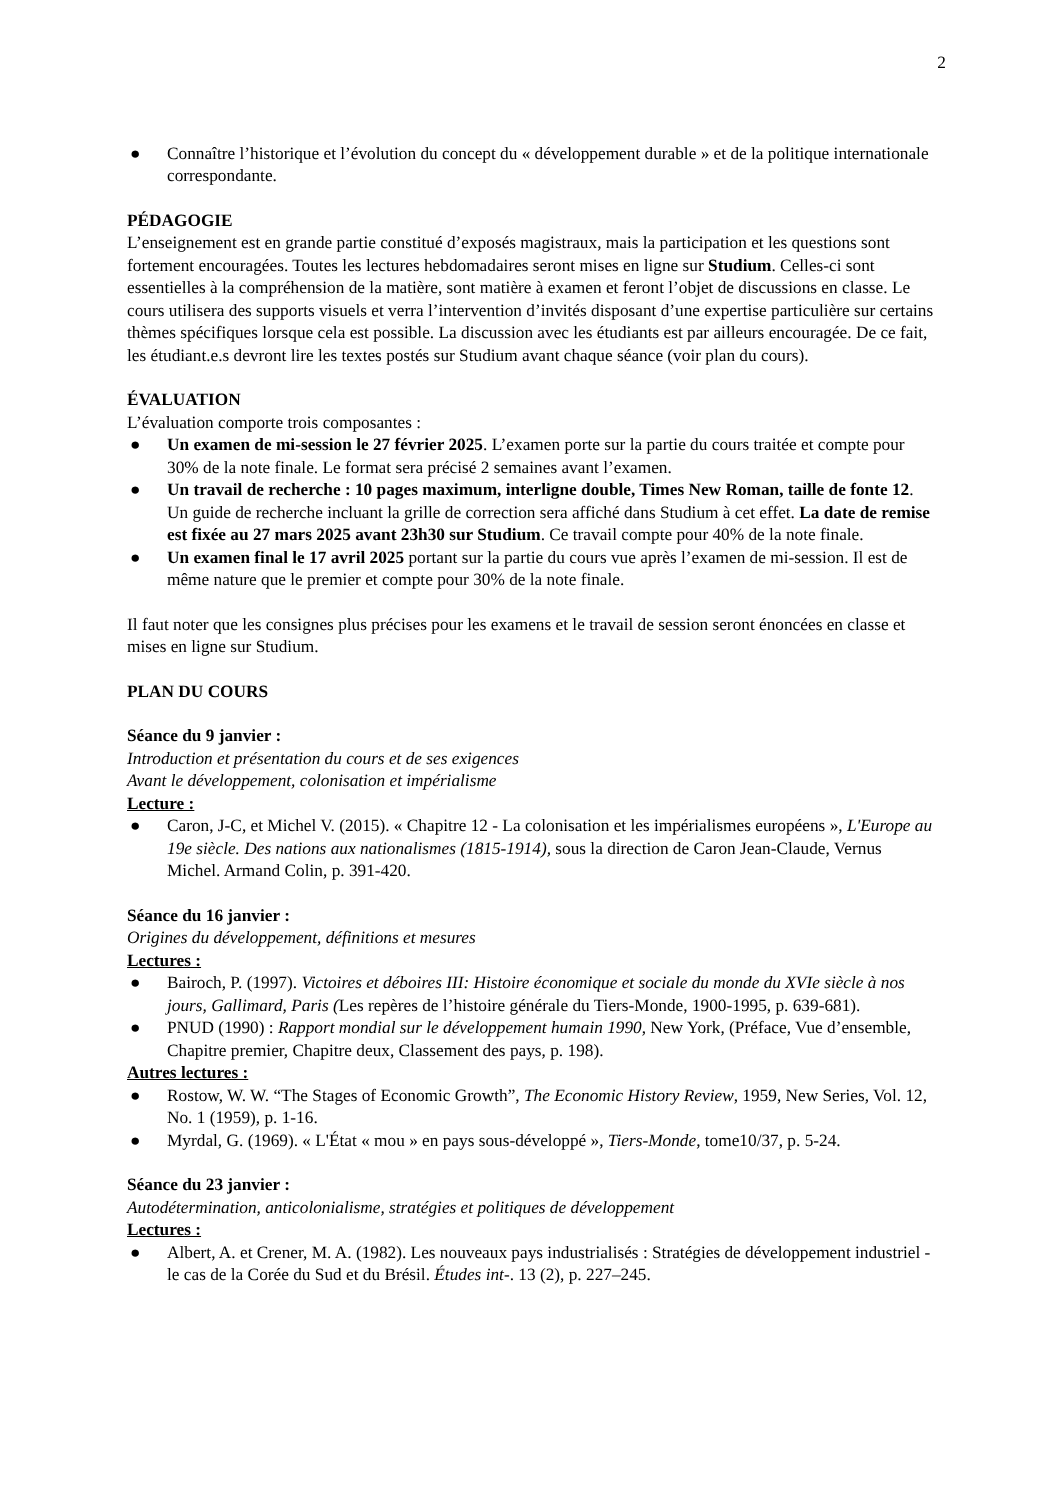2
● Connaître l’historique et l’évolution du concept du « développement durable » et de la politique internationale correspondante.
PÉDAGOGIE
L’enseignement est en grande partie constitué d’exposés magistraux, mais la participation et les questions sont fortement encouragées. Toutes les lectures hebdomadaires seront mises en ligne sur Studium. Celles-ci sont essentielles à la compréhension de la matière, sont matière à examen et feront l’objet de discussions en classe. Le cours utilisera des supports visuels et verra l’intervention d’invités disposant d’une expertise particulière sur certains thèmes spécifiques lorsque cela est possible. La discussion avec les étudiants est par ailleurs encouragée. De ce fait, les étudiant.e.s devront lire les textes postés sur Studium avant chaque séance (voir plan du cours).
ÉVALUATION
L’évaluation comporte trois composantes :
● Un examen de mi-session le 27 février 2025. L’examen porte sur la partie du cours traitée et compte pour 30% de la note finale. Le format sera précisé 2 semaines avant l’examen.
● Un travail de recherche : 10 pages maximum, interligne double, Times New Roman, taille de fonte 12. Un guide de recherche incluant la grille de correction sera affiché dans Studium à cet effet. La date de remise est fixée au 27 mars 2025 avant 23h30 sur Studium. Ce travail compte pour 40% de la note finale.
● Un examen final le 17 avril 2025 portant sur la partie du cours vue après l’examen de mi-session. Il est de même nature que le premier et compte pour 30% de la note finale.
Il faut noter que les consignes plus précises pour les examens et le travail de session seront énoncées en classe et mises en ligne sur Studium.
PLAN DU COURS
Séance du 9 janvier :
Introduction et présentation du cours et de ses exigences
Avant le développement, colonisation et impérialisme
Lecture :
● Caron, J-C, et Michel V. (2015). « Chapitre 12 - La colonisation et les impérialismes européens », L'Europe au 19e siècle. Des nations aux nationalismes (1815-1914), sous la direction de Caron Jean-Claude, Vernus Michel. Armand Colin, p. 391-420.
Séance du 16 janvier :
Origines du développement, définitions et mesures
Lectures :
● Bairoch, P. (1997). Victoires et déboires III: Histoire économique et sociale du monde du XVIe siècle à nos jours, Gallimard, Paris (Les repères de l’histoire générale du Tiers-Monde, 1900-1995, p. 639-681).
● PNUD (1990) : Rapport mondial sur le développement humain 1990, New York, (Préface, Vue d’ensemble, Chapitre premier, Chapitre deux, Classement des pays, p. 198).
Autres lectures :
● Rostow, W. W. “The Stages of Economic Growth”, The Economic History Review, 1959, New Series, Vol. 12, No. 1 (1959), p. 1-16.
● Myrdal, G. (1969). « L'État « mou » en pays sous-développé », Tiers-Monde, tome10/37, p. 5-24.
Séance du 23 janvier :
Autodétermination, anticolonialisme, stratégies et politiques de développement
Lectures :
● Albert, A. et Crener, M. A. (1982). Les nouveaux pays industrialisés : Stratégies de développement industriel - le cas de la Corée du Sud et du Brésil. Études int-. 13 (2), p. 227–245.